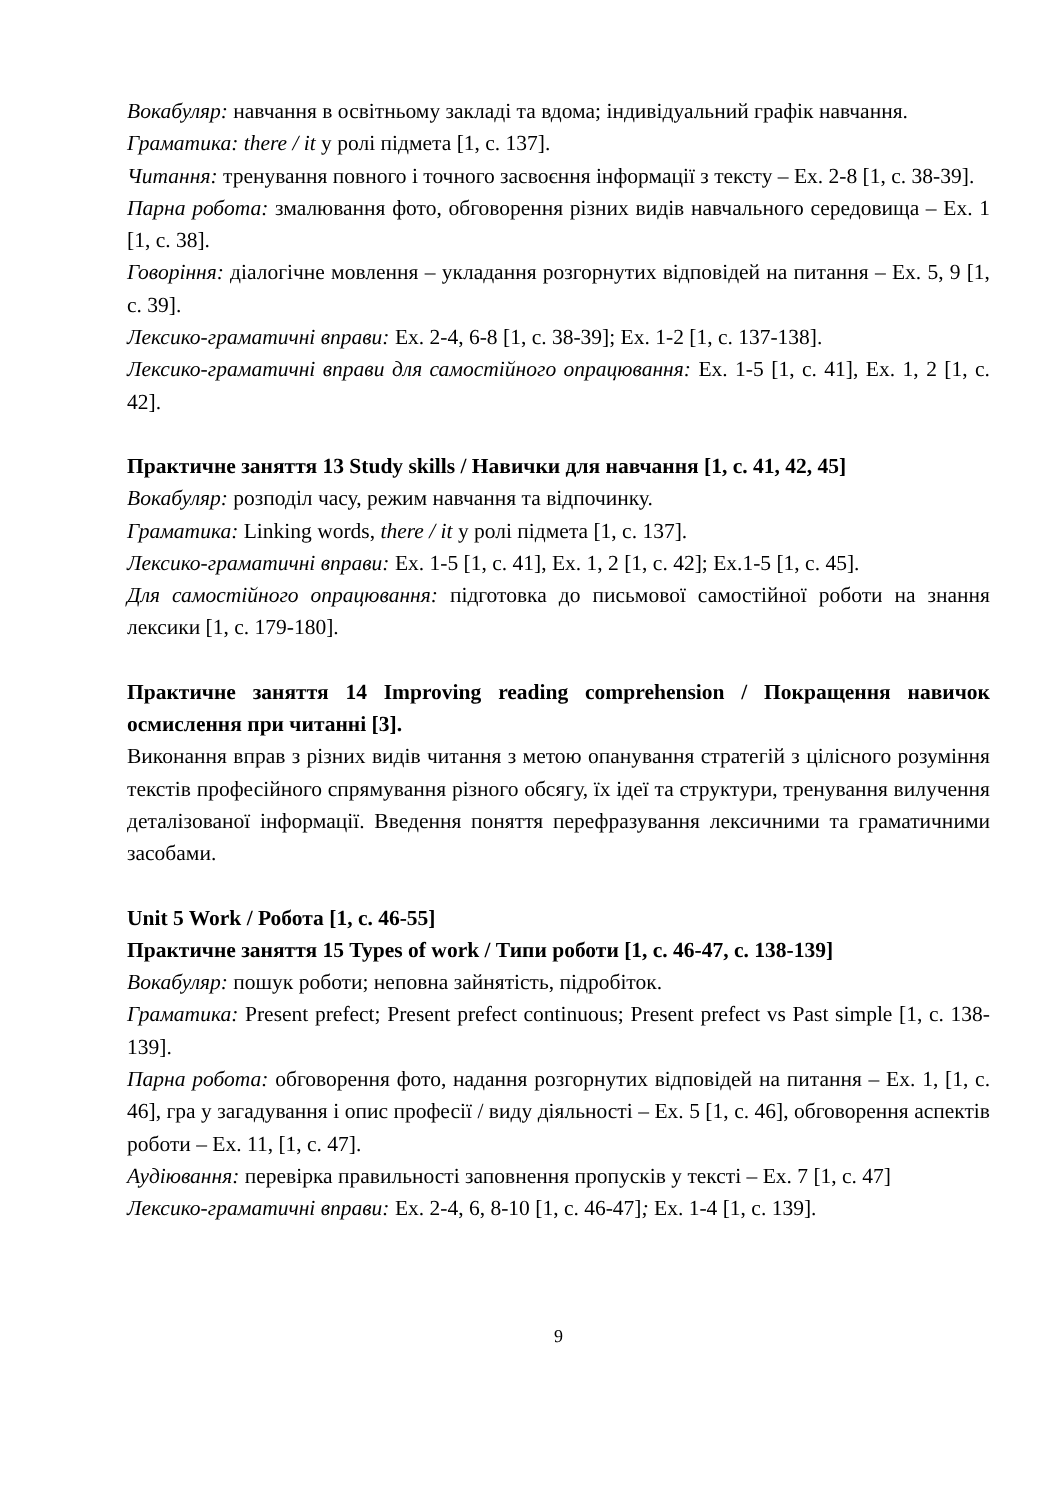Вокабуляр: навчання в освітньому закладі та вдома; індивідуальний графік навчання.
Граматика: there / it у ролі підмета [1, c. 137].
Читання: тренування повного і точного засвоєння інформації з тексту – Ex. 2-8 [1, c. 38-39].
Парна робота: змалювання фото, обговорення різних видів навчального середовища – Ex. 1 [1, c. 38].
Говоріння: діалогічне мовлення – укладання розгорнутих відповідей на питання – Ex. 5, 9 [1, c. 39].
Лексико-граматичні вправи: Ex. 2-4, 6-8 [1, c. 38-39]; Ex. 1-2 [1, c. 137-138].
Лексико-граматичні вправи для самостійного опрацювання: Ex. 1-5 [1, c. 41], Ex. 1, 2 [1, c. 42].
Практичне заняття 13 Study skills / Навички для навчання [1, c. 41, 42, 45]
Вокабуляр: розподіл часу, режим навчання та відпочинку.
Граматика: Linking words, there / it у ролі підмета [1, c. 137].
Лексико-граматичні вправи: Ex. 1-5 [1, c. 41], Ex. 1, 2 [1, c. 42]; Ex.1-5 [1, c. 45].
Для самостійного опрацювання: підготовка до письмової самостійної роботи на знання лексики [1, c. 179-180].
Практичне заняття 14 Improving reading comprehension / Покращення навичок осмислення при читанні [3].
Виконання вправ з різних видів читання з метою опанування стратегій з цілісного розуміння текстів професійного спрямування різного обсягу, їх ідеї та структури, тренування вилучення деталізованої інформації. Введення поняття перефразування лексичними та граматичними засобами.
Unit 5 Work / Робота [1, c. 46-55]
Практичне заняття 15 Types of work / Типи роботи [1, c. 46-47, c. 138-139]
Вокабуляр: пошук роботи; неповна зайнятість, підробіток.
Граматика: Present prefect; Present prefect continuous; Present prefect vs Past simple [1, c. 138-139].
Парна робота: обговорення фото, надання розгорнутих відповідей на питання – Ex. 1, [1, c. 46], гра у загадування і опис професії / виду діяльності – Ex. 5 [1, c. 46], обговорення аспектів роботи – Ex. 11, [1, c. 47].
Аудіювання: перевірка правильності заповнення пропусків у тексті – Ex. 7 [1, c. 47]
Лексико-граматичні вправи: Ex. 2-4, 6, 8-10 [1, c. 46-47]; Ex. 1-4 [1, c. 139].
9